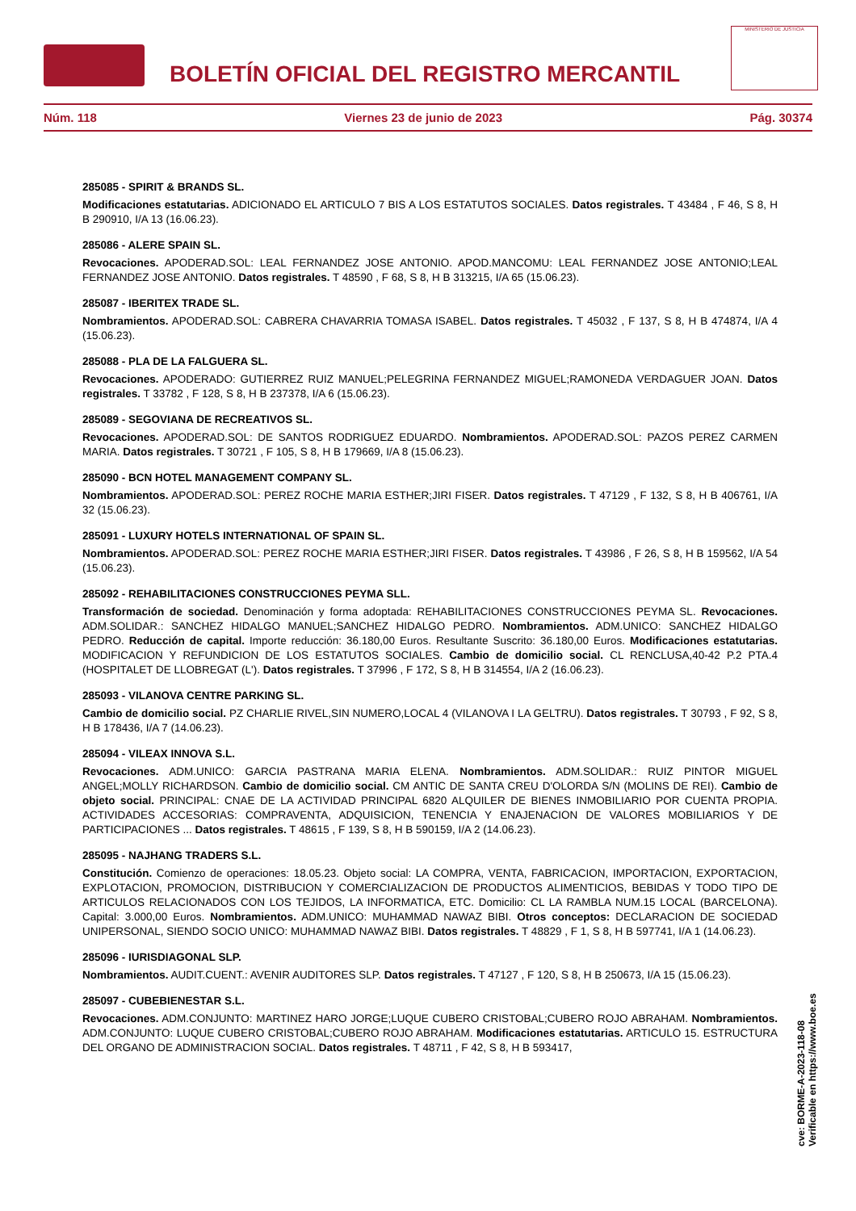BOLETÍN OFICIAL DEL REGISTRO MERCANTIL
MINISTERIO DE JUSTICIA
Núm. 118 Viernes 23 de junio de 2023 Pág. 30374
285085 - SPIRIT & BRANDS SL.
Modificaciones estatutarias. ADICIONADO EL ARTICULO 7 BIS A LOS ESTATUTOS SOCIALES. Datos registrales. T 43484 , F 46, S 8, H B 290910, I/A 13 (16.06.23).
285086 - ALERE SPAIN SL.
Revocaciones. APODERAD.SOL: LEAL FERNANDEZ JOSE ANTONIO. APOD.MANCOMU: LEAL FERNANDEZ JOSE ANTONIO;LEAL FERNANDEZ JOSE ANTONIO. Datos registrales. T 48590 , F 68, S 8, H B 313215, I/A 65 (15.06.23).
285087 - IBERITEX TRADE SL.
Nombramientos. APODERAD.SOL: CABRERA CHAVARRIA TOMASA ISABEL. Datos registrales. T 45032 , F 137, S 8, H B 474874, I/A 4 (15.06.23).
285088 - PLA DE LA FALGUERA SL.
Revocaciones. APODERADO: GUTIERREZ RUIZ MANUEL;PELEGRINA FERNANDEZ MIGUEL;RAMONEDA VERDAGUER JOAN. Datos registrales. T 33782 , F 128, S 8, H B 237378, I/A 6 (15.06.23).
285089 - SEGOVIANA DE RECREATIVOS SL.
Revocaciones. APODERAD.SOL: DE SANTOS RODRIGUEZ EDUARDO. Nombramientos. APODERAD.SOL: PAZOS PEREZ CARMEN MARIA. Datos registrales. T 30721 , F 105, S 8, H B 179669, I/A 8 (15.06.23).
285090 - BCN HOTEL MANAGEMENT COMPANY SL.
Nombramientos. APODERAD.SOL: PEREZ ROCHE MARIA ESTHER;JIRI FISER. Datos registrales. T 47129 , F 132, S 8, H B 406761, I/A 32 (15.06.23).
285091 - LUXURY HOTELS INTERNATIONAL OF SPAIN SL.
Nombramientos. APODERAD.SOL: PEREZ ROCHE MARIA ESTHER;JIRI FISER. Datos registrales. T 43986 , F 26, S 8, H B 159562, I/A 54 (15.06.23).
285092 - REHABILITACIONES CONSTRUCCIONES PEYMA SLL.
Transformación de sociedad. Denominación y forma adoptada: REHABILITACIONES CONSTRUCCIONES PEYMA SL. Revocaciones. ADM.SOLIDAR.: SANCHEZ HIDALGO MANUEL;SANCHEZ HIDALGO PEDRO. Nombramientos. ADM.UNICO: SANCHEZ HIDALGO PEDRO. Reducción de capital. Importe reducción: 36.180,00 Euros. Resultante Suscrito: 36.180,00 Euros. Modificaciones estatutarias. MODIFICACION Y REFUNDICION DE LOS ESTATUTOS SOCIALES. Cambio de domicilio social. CL RENCLUSA,40-42 P.2 PTA.4 (HOSPITALET DE LLOBREGAT (L'). Datos registrales. T 37996 , F 172, S 8, H B 314554, I/A 2 (16.06.23).
285093 - VILANOVA CENTRE PARKING SL.
Cambio de domicilio social. PZ CHARLIE RIVEL,SIN NUMERO,LOCAL 4 (VILANOVA I LA GELTRU). Datos registrales. T 30793 , F 92, S 8, H B 178436, I/A 7 (14.06.23).
285094 - VILEAX INNOVA S.L.
Revocaciones. ADM.UNICO: GARCIA PASTRANA MARIA ELENA. Nombramientos. ADM.SOLIDAR.: RUIZ PINTOR MIGUEL ANGEL;MOLLY RICHARDSON. Cambio de domicilio social. CM ANTIC DE SANTA CREU D'OLORDA S/N (MOLINS DE REI). Cambio de objeto social. PRINCIPAL: CNAE DE LA ACTIVIDAD PRINCIPAL 6820 ALQUILER DE BIENES INMOBILIARIO POR CUENTA PROPIA. ACTIVIDADES ACCESORIAS: COMPRAVENTA, ADQUISICION, TENENCIA Y ENAJENACION DE VALORES MOBILIARIOS Y DE PARTICIPACIONES ... Datos registrales. T 48615 , F 139, S 8, H B 590159, I/A 2 (14.06.23).
285095 - NAJHANG TRADERS S.L.
Constitución. Comienzo de operaciones: 18.05.23. Objeto social: LA COMPRA, VENTA, FABRICACION, IMPORTACION, EXPORTACION, EXPLOTACION, PROMOCION, DISTRIBUCION Y COMERCIALIZACION DE PRODUCTOS ALIMENTICIOS, BEBIDAS Y TODO TIPO DE ARTICULOS RELACIONADOS CON LOS TEJIDOS, LA INFORMATICA, ETC. Domicilio: CL LA RAMBLA NUM.15 LOCAL (BARCELONA). Capital: 3.000,00 Euros. Nombramientos. ADM.UNICO: MUHAMMAD NAWAZ BIBI. Otros conceptos: DECLARACION DE SOCIEDAD UNIPERSONAL, SIENDO SOCIO UNICO: MUHAMMAD NAWAZ BIBI. Datos registrales. T 48829 , F 1, S 8, H B 597741, I/A 1 (14.06.23).
285096 - IURISDIAGONAL SLP.
Nombramientos. AUDIT.CUENT.: AVENIR AUDITORES SLP. Datos registrales. T 47127 , F 120, S 8, H B 250673, I/A 15 (15.06.23).
285097 - CUBEBIENESTAR S.L.
Revocaciones. ADM.CONJUNTO: MARTINEZ HARO JORGE;LUQUE CUBERO CRISTOBAL;CUBERO ROJO ABRAHAM. Nombramientos. ADM.CONJUNTO: LUQUE CUBERO CRISTOBAL;CUBERO ROJO ABRAHAM. Modificaciones estatutarias. ARTICULO 15. ESTRUCTURA DEL ORGANO DE ADMINISTRACION SOCIAL. Datos registrales. T 48711 , F 42, S 8, H B 593417,
cve: BORME-A-2023-118-08
Verificable en https://www.boe.es